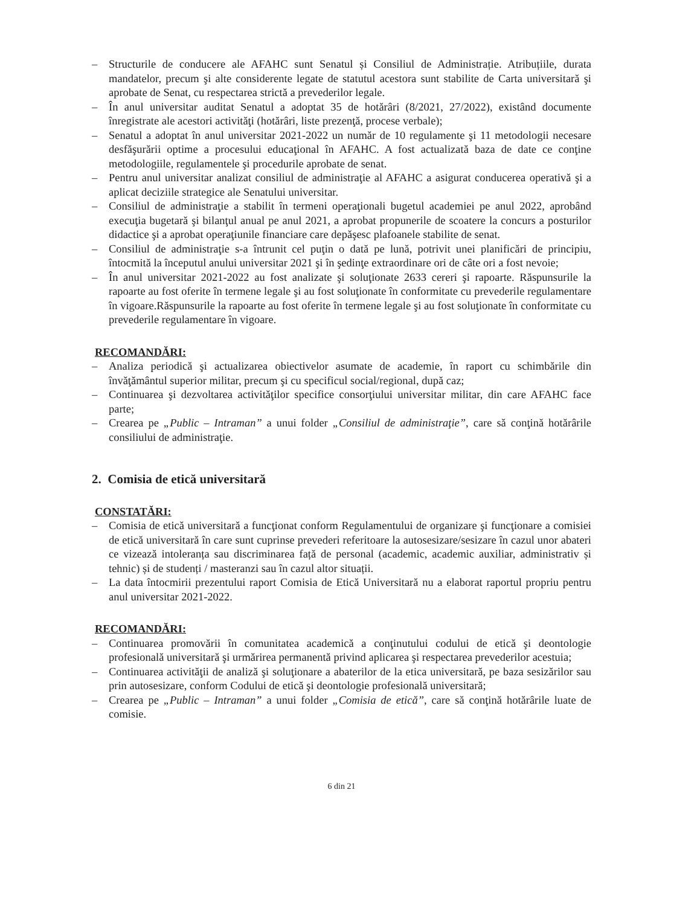– Structurile de conducere ale AFAHC sunt Senatul și Consiliul de Administrație. Atribuțiile, durata mandatelor, precum şi alte considerente legate de statutul acestora sunt stabilite de Carta universitară şi aprobate de Senat, cu respectarea strictă a prevederilor legale.
– În anul universitar auditat Senatul a adoptat 35 de hotărâri (8/2021, 27/2022), existând documente înregistrate ale acestori activităţi (hotărâri, liste prezenţă, procese verbale);
– Senatul a adoptat în anul universitar 2021-2022 un număr de 10 regulamente şi 11 metodologii necesare desfăşurării optime a procesului educaţional în AFAHC. A fost actualizată baza de date ce conţine metodologiile, regulamentele şi procedurile aprobate de senat.
– Pentru anul universitar analizat consiliul de administraţie al AFAHC a asigurat conducerea operativă şi a aplicat deciziile strategice ale Senatului universitar.
– Consiliul de administraţie a stabilit în termeni operaţionali bugetul academiei pe anul 2022, aprobând execuţia bugetară şi bilanţul anual pe anul 2021, a aprobat propunerile de scoatere la concurs a posturilor didactice şi a aprobat operaţiunile financiare care depăşesc plafoanele stabilite de senat.
– Consiliul de administraţie s-a întrunit cel puţin o dată pe lună, potrivit unei planificări de principiu, întocmită la începutul anului universitar 2021 şi în şedinţe extraordinare ori de câte ori a fost nevoie;
– În anul universitar 2021-2022 au fost analizate şi soluţionate 2633 cereri şi rapoarte. Răspunsurile la rapoarte au fost oferite în termene legale şi au fost soluţionate în conformitate cu prevederile regulamentare în vigoare.Răspunsurile la rapoarte au fost oferite în termene legale şi au fost soluţionate în conformitate cu prevederile regulamentare în vigoare.
RECOMANDĂRI:
– Analiza periodică şi actualizarea obiectivelor asumate de academie, în raport cu schimbările din învăţământul superior militar, precum şi cu specificul social/regional, după caz;
– Continuarea şi dezvoltarea activităţilor specifice consorţiului universitar militar, din care AFAHC face parte;
– Crearea pe „Public – Intraman” a unui folder „Consiliul de administraţie”, care să conţină hotărârile consiliului de administraţie.
2. Comisia de etică universitară
CONSTATĂRI:
– Comisia de etică universitară a funcţionat conform Regulamentului de organizare şi funcţionare a comisiei de etică universitară în care sunt cuprinse prevederi referitoare la autosesizare/sesizare în cazul unor abateri ce vizează intoleranța sau discriminarea față de personal (academic, academic auxiliar, administrativ și tehnic) și de studenți / masteranzi sau în cazul altor situații.
– La data întocmirii prezentului raport Comisia de Etică Universitară nu a elaborat raportul propriu pentru anul universitar 2021-2022.
RECOMANDĂRI:
– Continuarea promovării în comunitatea academică a conţinutului codului de etică şi deontologie profesională universitară şi urmărirea permanentă privind aplicarea şi respectarea prevederilor acestuia;
– Continuarea activităţii de analiză şi soluţionare a abaterilor de la etica universitară, pe baza sesizărilor sau prin autosesizare, conform Codului de etică şi deontologie profesională universitară;
– Crearea pe „Public – Intraman” a unui folder „Comisia de etică”, care să conţină hotărârile luate de comisie.
6 din 21